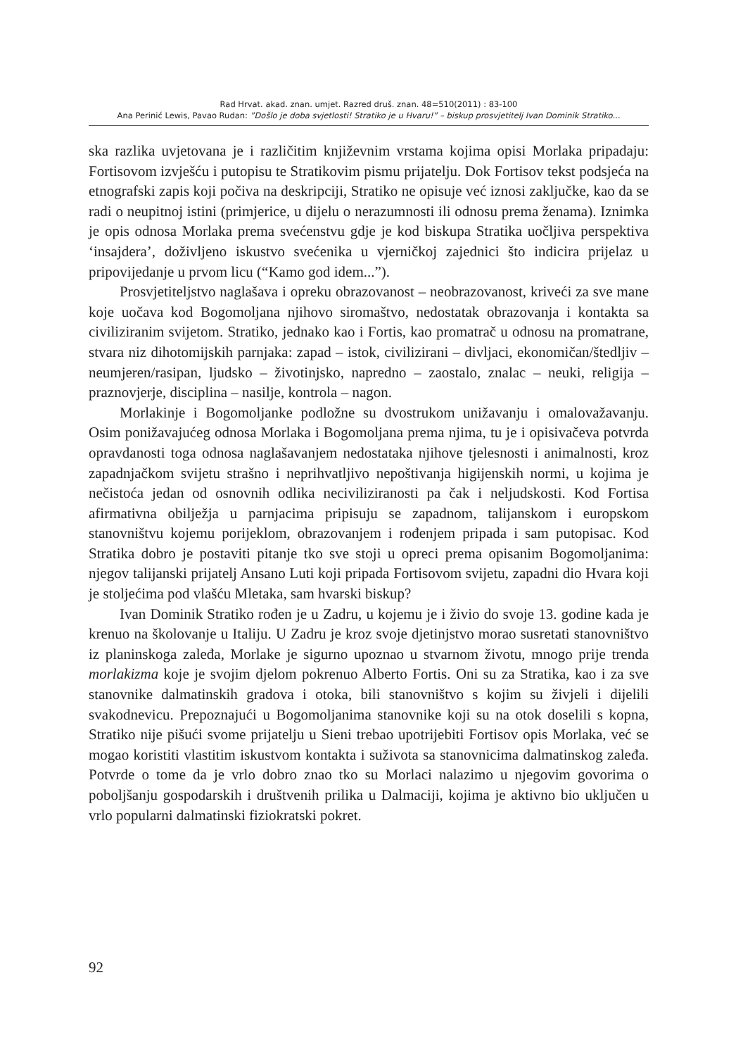Rad Hrvat. akad. znan. umjet. Razred druš. znan. 48=510(2011) : 83-100
Ana Perinić Lewis, Pavao Rudan: ”Došlo je doba svjetlosti! Stratiko je u Hvaru!” – biskup prosvjetitelj Ivan Dominik Stratiko...
ska razlika uvjetovana je i različitim književnim vrstama kojima opisi Morlaka pripadaju: Fortisovom izvješću i putopisu te Stratikovim pismu prijatelju. Dok Fortisov tekst podsjeća na etnografski zapis koji počiva na deskripciji, Stratiko ne opisuje već iznosi zaključke, kao da se radi o neupitnoj istini (primjerice, u dijelu o nerazumnosti ili odnosu prema ženama). Iznimka je opis odnosa Morlaka prema svećenstvu gdje je kod biskupa Stratika uočljiva perspektiva ‘insajdera’, doživljeno iskustvo svećenika u vjerničkoj zajednici što indicira prijelaz u pripovijedanje u prvom licu (“Kamo god idem...”).
Prosvjetiteljstvo naglašava i opreku obrazovanost – neobrazovanost, kriveći za sve mane koje uočava kod Bogomoljana njihovo siromaštvo, nedostatak obrazovanja i kontakta sa civiliziranim svijetom. Stratiko, jednako kao i Fortis, kao promatrač u odnosu na promatrane, stvara niz dihotomijskih parnjaka: zapad – istok, civilizirani – divljaci, ekonomičan/štedljiv – neumjeren/rasipan, ljudsko – životinjsko, napredno – zaostalo, znalac – neuki, religija – praznovjerje, disciplina – nasilje, kontrola – nagon.
Morlakinje i Bogomoljanke podložne su dvostrukom unižavanju i omalovažavanju. Osim ponižavajućeg odnosa Morlaka i Bogomoljana prema njima, tu je i opisivačeva potvrda opravdanosti toga odnosa naglašavanjem nedostataka njihove tjelesnosti i animalnosti, kroz zapadnjačkom svijetu strašno i neprihvatljivo nepoštivanja higijenskih normi, u kojima je nečistoća jedan od osnovnih odlika neciviliziranosti pa čak i neljudskosti. Kod Fortisa afirmativna obilježja u parnjacima pripisuju se zapadnom, talijanskom i europskom stanovništvu kojemu porijeklom, obrazovanjem i rođenjem pripada i sam putopisac. Kod Stratika dobro je postaviti pitanje tko sve stoji u opreci prema opisanim Bogomoljanima: njegov talijanski prijatelj Ansano Luti koji pripada Fortisovom svijetu, zapadni dio Hvara koji je stoljećima pod vlašću Mletaka, sam hvarski biskup?
Ivan Dominik Stratiko rođen je u Zadru, u kojemu je i živio do svoje 13. godine kada je krenuo na školovanje u Italiju. U Zadru je kroz svoje djetinjstvo morao susretati stanovništvo iz planinskoga zaleđa, Morlake je sigurno upoznao u stvarnom životu, mnogo prije trenda morlakizma koje je svojim djelom pokrenuo Alberto Fortis. Oni su za Stratika, kao i za sve stanovnike dalmatinskih gradova i otoka, bili stanovništvo s kojim su živjeli i dijelili svakodnevicu. Prepoznajući u Bogomoljanima stanovnike koji su na otok doselili s kopna, Stratiko nije pišući svome prijatelju u Sieni trebao upotrijebiti Fortisov opis Morlaka, već se mogao koristiti vlastitim iskustvom kontakta i suživota sa stanovnicima dalmatinskog zaleđa. Potvrde o tome da je vrlo dobro znao tko su Morlaci nalazimo u njegovim govorima o poboljšanju gospodarskih i društvenih prilika u Dalmaciji, kojima je aktivno bio uključen u vrlo popularni dalmatinski fiziokratski pokret.
92